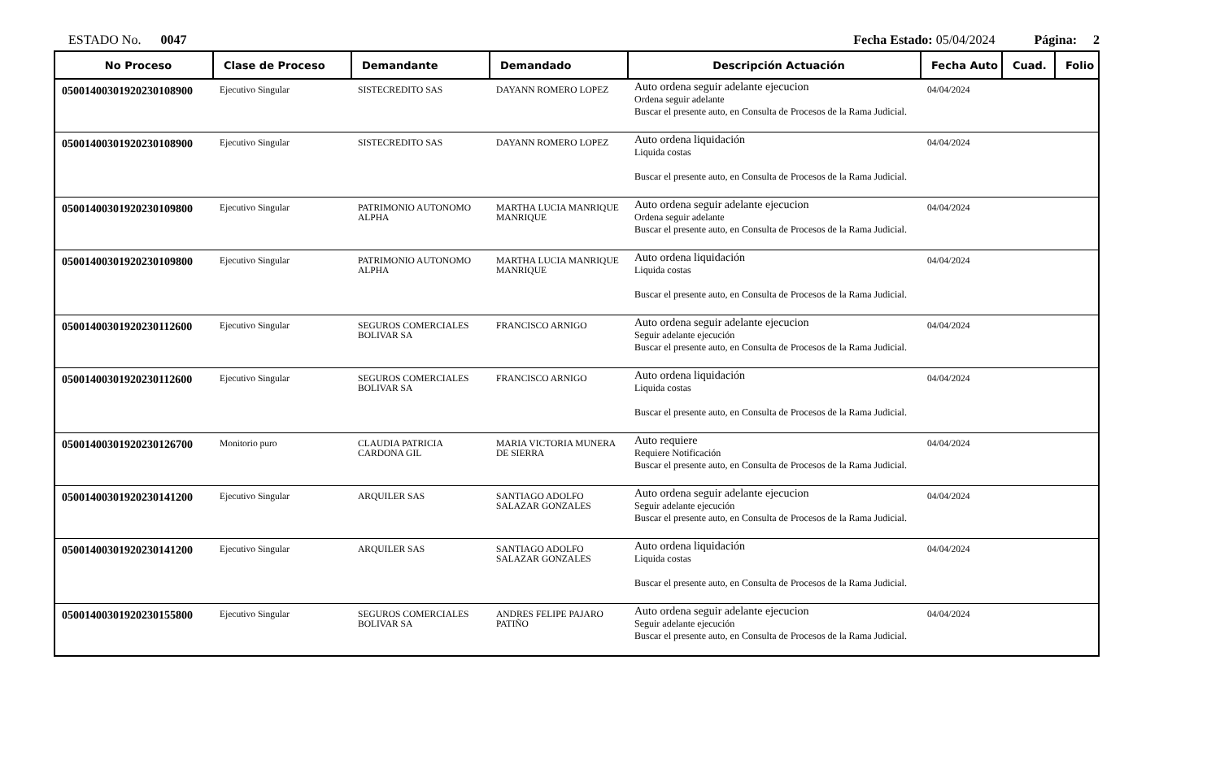ESTADO No. 0047 Fecha Estado: 05/04/2024 Página: 2
| No Proceso | Clase de Proceso | Demandante | Demandado | Descripción Actuación | Fecha Auto | Cuad. | Folio |
| --- | --- | --- | --- | --- | --- | --- | --- |
| 05001400301920230108900 | Ejecutivo Singular | SISTECREDITO SAS | DAYANN ROMERO LOPEZ | Auto ordena seguir adelante ejecucion Ordena seguir adelante Buscar el presente auto, en Consulta de Procesos de la Rama Judicial. | 04/04/2024 | | |
| 05001400301920230108900 | Ejecutivo Singular | SISTECREDITO SAS | DAYANN ROMERO LOPEZ | Auto ordena liquidación Liquida costas Buscar el presente auto, en Consulta de Procesos de la Rama Judicial. | 04/04/2024 | | |
| 05001400301920230109800 | Ejecutivo Singular | PATRIMONIO AUTONOMO ALPHA | MARTHA LUCIA MANRIQUE MANRIQUE | Auto ordena seguir adelante ejecucion Ordena seguir adelante Buscar el presente auto, en Consulta de Procesos de la Rama Judicial. | 04/04/2024 | | |
| 05001400301920230109800 | Ejecutivo Singular | PATRIMONIO AUTONOMO ALPHA | MARTHA LUCIA MANRIQUE MANRIQUE | Auto ordena liquidación Liquida costas Buscar el presente auto, en Consulta de Procesos de la Rama Judicial. | 04/04/2024 | | |
| 05001400301920230112600 | Ejecutivo Singular | SEGUROS COMERCIALES BOLIVAR SA | FRANCISCO ARNIGO | Auto ordena seguir adelante ejecucion Seguir adelante ejecución Buscar el presente auto, en Consulta de Procesos de la Rama Judicial. | 04/04/2024 | | |
| 05001400301920230112600 | Ejecutivo Singular | SEGUROS COMERCIALES BOLIVAR SA | FRANCISCO ARNIGO | Auto ordena liquidación Liquida costas Buscar el presente auto, en Consulta de Procesos de la Rama Judicial. | 04/04/2024 | | |
| 05001400301920230126700 | Monitorio puro | CLAUDIA PATRICIA CARDONA GIL | MARIA VICTORIA MUNERA DE SIERRA | Auto requiere Requiere Notificación Buscar el presente auto, en Consulta de Procesos de la Rama Judicial. | 04/04/2024 | | |
| 05001400301920230141200 | Ejecutivo Singular | ARQUILER SAS | SANTIAGO ADOLFO SALAZAR GONZALES | Auto ordena seguir adelante ejecucion Seguir adelante ejecución Buscar el presente auto, en Consulta de Procesos de la Rama Judicial. | 04/04/2024 | | |
| 05001400301920230141200 | Ejecutivo Singular | ARQUILER SAS | SANTIAGO ADOLFO SALAZAR GONZALES | Auto ordena liquidación Liquida costas Buscar el presente auto, en Consulta de Procesos de la Rama Judicial. | 04/04/2024 | | |
| 05001400301920230155800 | Ejecutivo Singular | SEGUROS COMERCIALES BOLIVAR SA | ANDRES FELIPE PAJARO PATIÑO | Auto ordena seguir adelante ejecucion Seguir adelante ejecución Buscar el presente auto, en Consulta de Procesos de la Rama Judicial. | 04/04/2024 | | |